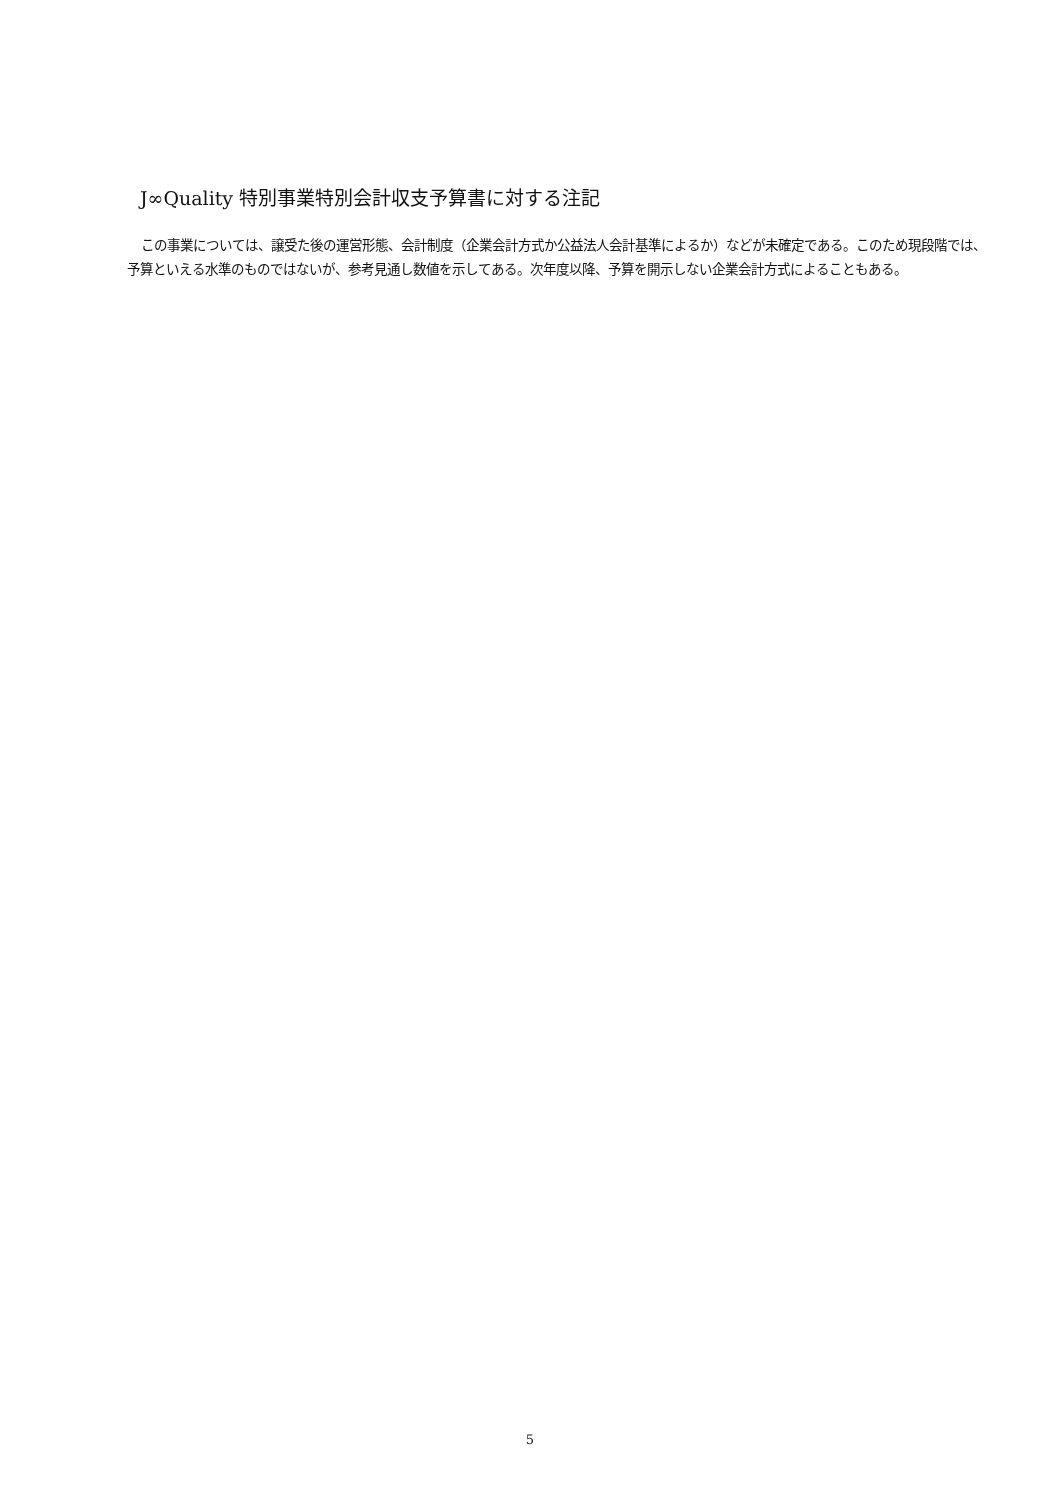J∞Quality 特別事業特別会計収支予算書に対する注記
この事業については、譲受た後の運営形態、会計制度（企業会計方式か公益法人会計基準によるか）などが未確定である。このため現段階では、予算といえる水準のものではないが、参考見通し数値を示してある。次年度以降、予算を開示しない企業会計方式によることもある。
5